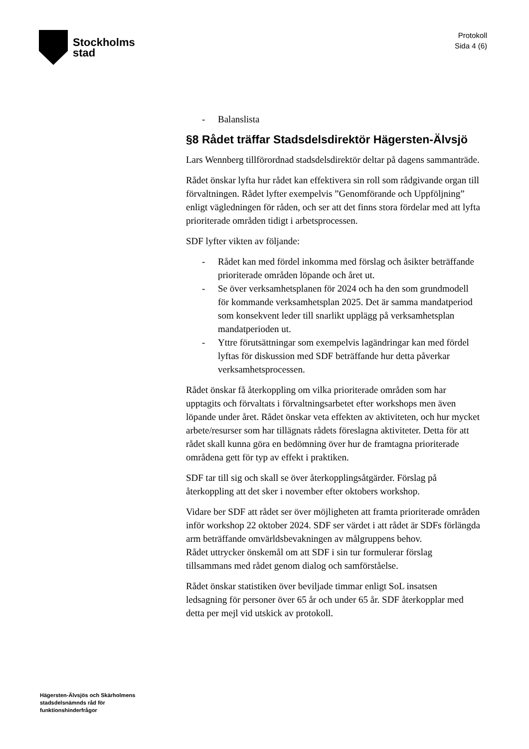Stockholms
stad
Protokoll
Sida 4 (6)
- Balanslista
§8 Rådet träffar Stadsdelsdirektör Hägersten-Älvsjö
Lars Wennberg tillförordnad stadsdelsdirektör deltar på dagens sammanträde.
Rådet önskar lyfta hur rådet kan effektivera sin roll som rådgivande organ till förvaltningen. Rådet lyfter exempelvis ”Genomförande och Uppföljning” enligt vägledningen för råden, och ser att det finns stora fördelar med att lyfta prioriterade områden tidigt i arbetsprocessen.
SDF lyfter vikten av följande:
- Rådet kan med fördel inkomma med förslag och åsikter beträffande prioriterade områden löpande och året ut.
- Se över verksamhetsplanen för 2024 och ha den som grundmodell för kommande verksamhetsplan 2025. Det är samma mandatperiod som konsekvent leder till snarlikt upplägg på verksamhetsplan mandatperioden ut.
- Yttre förutsättningar som exempelvis lagändringar kan med fördel lyftas för diskussion med SDF beträffande hur detta påverkar verksamhetsprocessen.
Rådet önskar få återkoppling om vilka prioriterade områden som har upptagits och förvaltats i förvaltningsarbetet efter workshops men även löpande under året. Rådet önskar veta effekten av aktiviteten, och hur mycket arbete/resurser som har tillägnats rådets föreslagna aktiviteter. Detta för att rådet skall kunna göra en bedömning över hur de framtagna prioriterade områdena gett för typ av effekt i praktiken.
SDF tar till sig och skall se över återkopplingsåtgärder. Förslag på återkoppling att det sker i november efter oktobers workshop.
Vidare ber SDF att rådet ser över möjligheten att framta prioriterade områden inför workshop 22 oktober 2024. SDF ser värdet i att rådet är SDFs förlängda arm beträffande omvärldsbevakningen av målgruppens behov.
Rådet uttrycker önskemål om att SDF i sin tur formulerar förslag tillsammans med rådet genom dialog och samförståelse.
Rådet önskar statistiken över beviljade timmar enligt SoL insatsen ledsagning för personer över 65 år och under 65 år. SDF återkopplar med detta per mejl vid utskick av protokoll.
Hägersten-Älvsjös och Skärholmens
stadsdelsnämnds råd för
funktionshinderfrågor